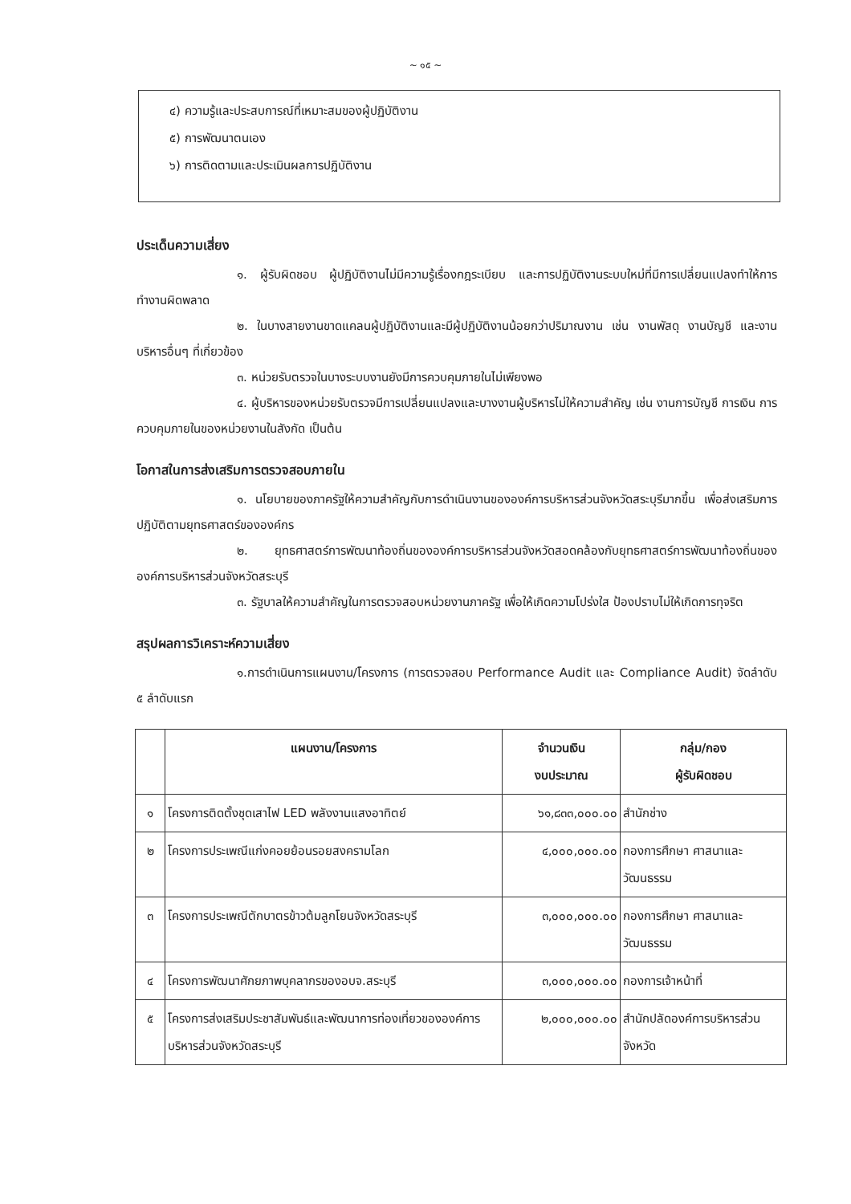~ ๑๕ ~
๔) ความรู้และประสบการณ์ที่เหมาะสมของผู้ปฏิบัติงาน
๕) การพัฒนาตนเอง
๖) การติดตามและประเมินผลการปฏิบัติงาน
ประเด็นความเสี่ยง
๑. ผู้รับผิดชอบ ผู้ปฏิบัติงานไม่มีความรู้เรื่องกฎระเบียบ และการปฏิบัติงานระบบใหม่ที่มีการเปลี่ยนแปลงทำให้การทำงานผิดพลาด
๒. ในบางสายงานขาดแคลนผู้ปฏิบัติงานและมีผู้ปฏิบัติงานน้อยกว่าปริมาณงาน เช่น งานพัสดุ งานบัญชี และงานบริหารอื่นๆ ที่เกี่ยวข้อง
๓. หน่วยรับตรวจในบางระบบงานยังมีการควบคุมภายในไม่เพียงพอ
๔. ผู้บริหารของหน่วยรับตรวจมีการเปลี่ยนแปลงและบางงานผู้บริหารไม่ให้ความสำคัญ เช่น งานการบัญชี การเงิน การควบคุมภายในของหน่วยงานในสังกัด เป็นต้น
โอกาสในการส่งเสริมการตรวจสอบภายใน
๑. นโยบายของภาครัฐให้ความสำคัญกับการดำเนินงานขององค์การบริหารส่วนจังหวัดสระบุรีมากขึ้น เพื่อส่งเสริมการปฏิบัติตามยุทธศาสตร์ขององค์กร
๒. ยุทธศาสตร์การพัฒนาท้องถิ่นขององค์การบริหารส่วนจังหวัดสอดคล้องกับยุทธศาสตร์การพัฒนาท้องถิ่นขององค์การบริหารส่วนจังหวัดสระบุรี
๓. รัฐบาลให้ความสำคัญในการตรวจสอบหน่วยงานภาครัฐ เพื่อให้เกิดความโปร่งใส ป้องปราบไม่ให้เกิดการทุจริต
สรุปผลการวิเคราะห์ความเสี่ยง
๑.การดำเนินการแผนงาน/โครงการ (การตรวจสอบ Performance Audit และ Compliance Audit) จัดลำดับ ๕ ลำดับแรก
| | แผนงาน/โครงการ | จำนวนเงิน งบประมาณ | กลุ่ม/กอง ผู้รับผิดชอบ |
| --- | --- | --- | --- |
| ๑ | โครงการติดตั้งชุดเสาไฟ LED พลังงานแสงอาทิตย์ | ๖๑,๘๓๓,๐๐๐.๐๐ | สำนักช่าง |
| ๒ | โครงการประเพณีแก่งคอยย้อนรอยสงครามโลก | ๔,๐๐๐,๐๐๐.๐๐ | กองการศึกษา ศาสนาและวัฒนธรรม |
| ๓ | โครงการประเพณีตักบาตรข้าวต้มลูกโยนจังหวัดสระบุรี | ๓,๐๐๐,๐๐๐.๐๐ | กองการศึกษา ศาสนาและวัฒนธรรม |
| ๔ | โครงการพัฒนาศักยภาพบุคลากรของอบจ.สระบุรี | ๓,๐๐๐,๐๐๐.๐๐ | กองการเจ้าหน้าที่ |
| ๕ | โครงการส่งเสริมประชาสัมพันธ์และพัฒนาการท่องเที่ยวขององค์การบริหารส่วนจังหวัดสระบุรี | ๒,๐๐๐,๐๐๐.๐๐ | สำนักปลัดองค์การบริหารส่วนจังหวัด |